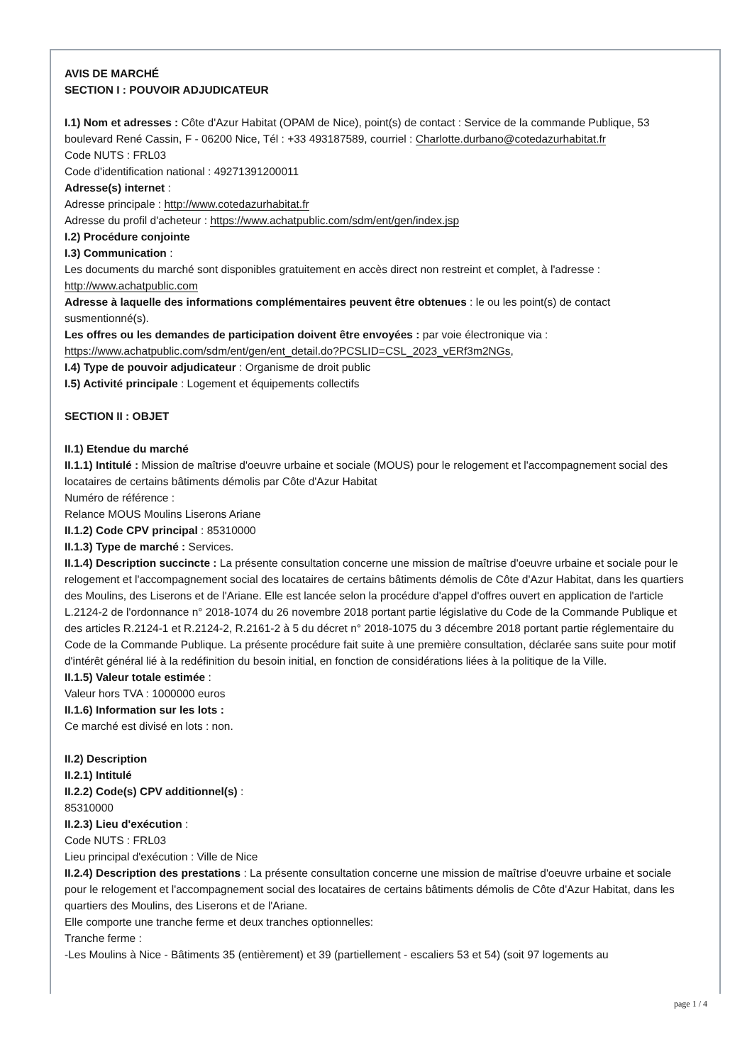AVIS DE MARCHÉ
SECTION I : POUVOIR ADJUDICATEUR
I.1) Nom et adresses : Côte d'Azur Habitat (OPAM de Nice), point(s) de contact : Service de la commande Publique, 53 boulevard René Cassin, F - 06200 Nice, Tél : +33 493187589, courriel : Charlotte.durbano@cotedazurhabitat.fr
Code NUTS : FRL03
Code d'identification national : 49271391200011
Adresse(s) internet :
Adresse principale : http://www.cotedazurhabitat.fr
Adresse du profil d'acheteur : https://www.achatpublic.com/sdm/ent/gen/index.jsp
I.2) Procédure conjointe
I.3) Communication :
Les documents du marché sont disponibles gratuitement en accès direct non restreint et complet, à l'adresse : http://www.achatpublic.com
Adresse à laquelle des informations complémentaires peuvent être obtenues : le ou les point(s) de contact susmentionné(s).
Les offres ou les demandes de participation doivent être envoyées : par voie électronique via : https://www.achatpublic.com/sdm/ent/gen/ent_detail.do?PCSLID=CSL_2023_vERf3m2NGs,
I.4) Type de pouvoir adjudicateur : Organisme de droit public
I.5) Activité principale : Logement et équipements collectifs
SECTION II : OBJET
II.1) Etendue du marché
II.1.1) Intitulé : Mission de maîtrise d'oeuvre urbaine et sociale (MOUS) pour le relogement et l'accompagnement social des locataires de certains bâtiments démolis par Côte d'Azur Habitat
Numéro de référence :
Relance MOUS Moulins Liserons Ariane
II.1.2) Code CPV principal : 85310000
II.1.3) Type de marché : Services.
II.1.4) Description succincte : La présente consultation concerne une mission de maîtrise d'oeuvre urbaine et sociale pour le relogement et l'accompagnement social des locataires de certains bâtiments démolis de Côte d'Azur Habitat, dans les quartiers des Moulins, des Liserons et de l'Ariane. Elle est lancée selon la procédure d'appel d'offres ouvert en application de l'article L.2124-2 de l'ordonnance n° 2018-1074 du 26 novembre 2018 portant partie législative du Code de la Commande Publique et des articles R.2124-1 et R.2124-2, R.2161-2 à 5 du décret n° 2018-1075 du 3 décembre 2018 portant partie réglementaire du Code de la Commande Publique. La présente procédure fait suite à une première consultation, déclarée sans suite pour motif d'intérêt général lié à la redéfinition du besoin initial, en fonction de considérations liées à la politique de la Ville.
II.1.5) Valeur totale estimée :
Valeur hors TVA : 1000000 euros
II.1.6) Information sur les lots :
Ce marché est divisé en lots : non.
II.2) Description
II.2.1) Intitulé
II.2.2) Code(s) CPV additionnel(s) :
85310000
II.2.3) Lieu d'exécution :
Code NUTS : FRL03
Lieu principal d'exécution : Ville de Nice
II.2.4) Description des prestations : La présente consultation concerne une mission de maîtrise d'oeuvre urbaine et sociale pour le relogement et l'accompagnement social des locataires de certains bâtiments démolis de Côte d'Azur Habitat, dans les quartiers des Moulins, des Liserons et de l'Ariane.
Elle comporte une tranche ferme et deux tranches optionnelles:
Tranche ferme :
-Les Moulins à Nice - Bâtiments 35 (entièrement) et 39 (partiellement - escaliers 53 et 54) (soit 97 logements au
page 1 / 4